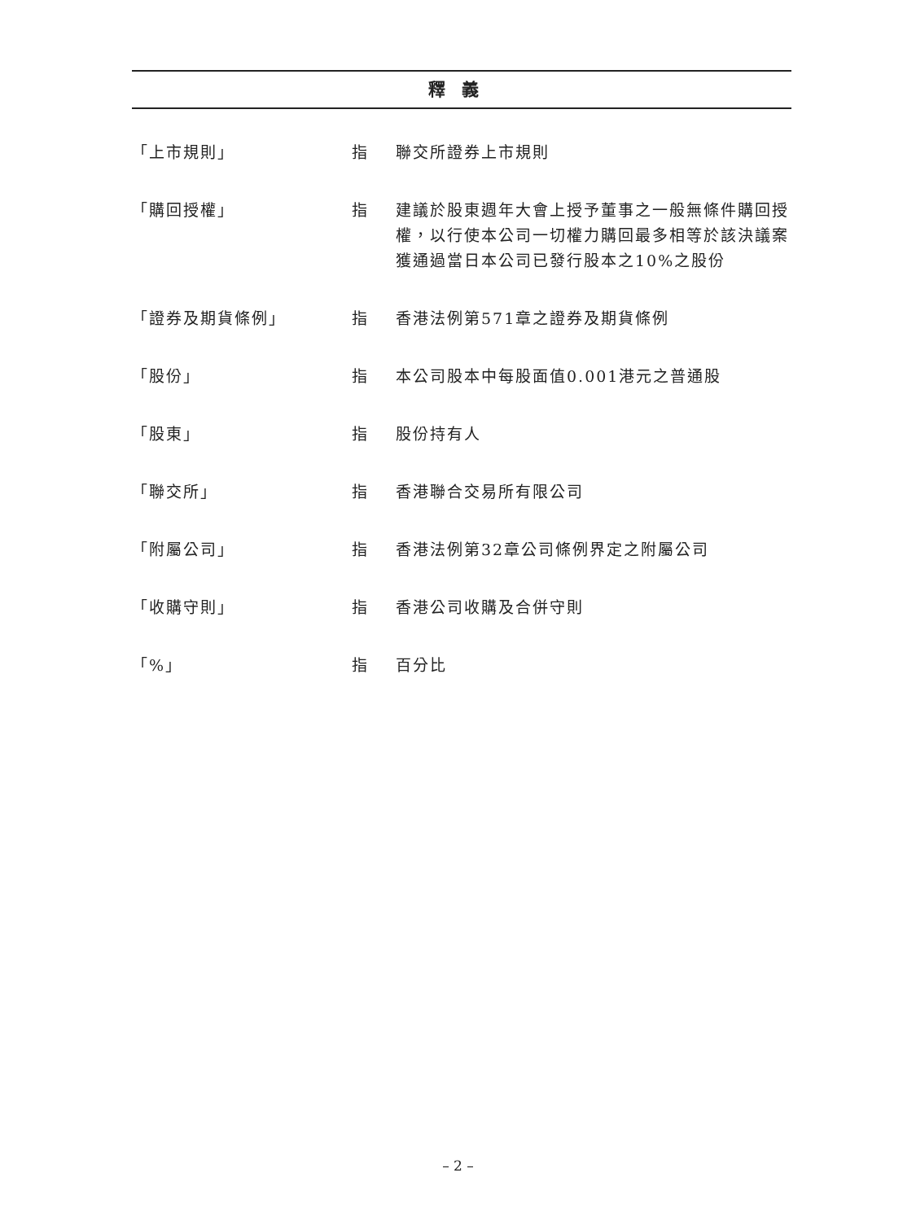釋義
| 「上市規則」 | 指 | 聯交所證券上市規則 |
| 「購回授權」 | 指 | 建議於股東週年大會上授予董事之一般無條件購回授權，以行使本公司一切權力購回最多相等於該決議案獲通過當日本公司已發行股本之10%之股份 |
| 「證券及期貨條例」 | 指 | 香港法例第571章之證券及期貨條例 |
| 「股份」 | 指 | 本公司股本中每股面值0.001港元之普通股 |
| 「股東」 | 指 | 股份持有人 |
| 「聯交所」 | 指 | 香港聯合交易所有限公司 |
| 「附屬公司」 | 指 | 香港法例第32章公司條例界定之附屬公司 |
| 「收購守則」 | 指 | 香港公司收購及合併守則 |
| 「%」 | 指 | 百分比 |
– 2 –